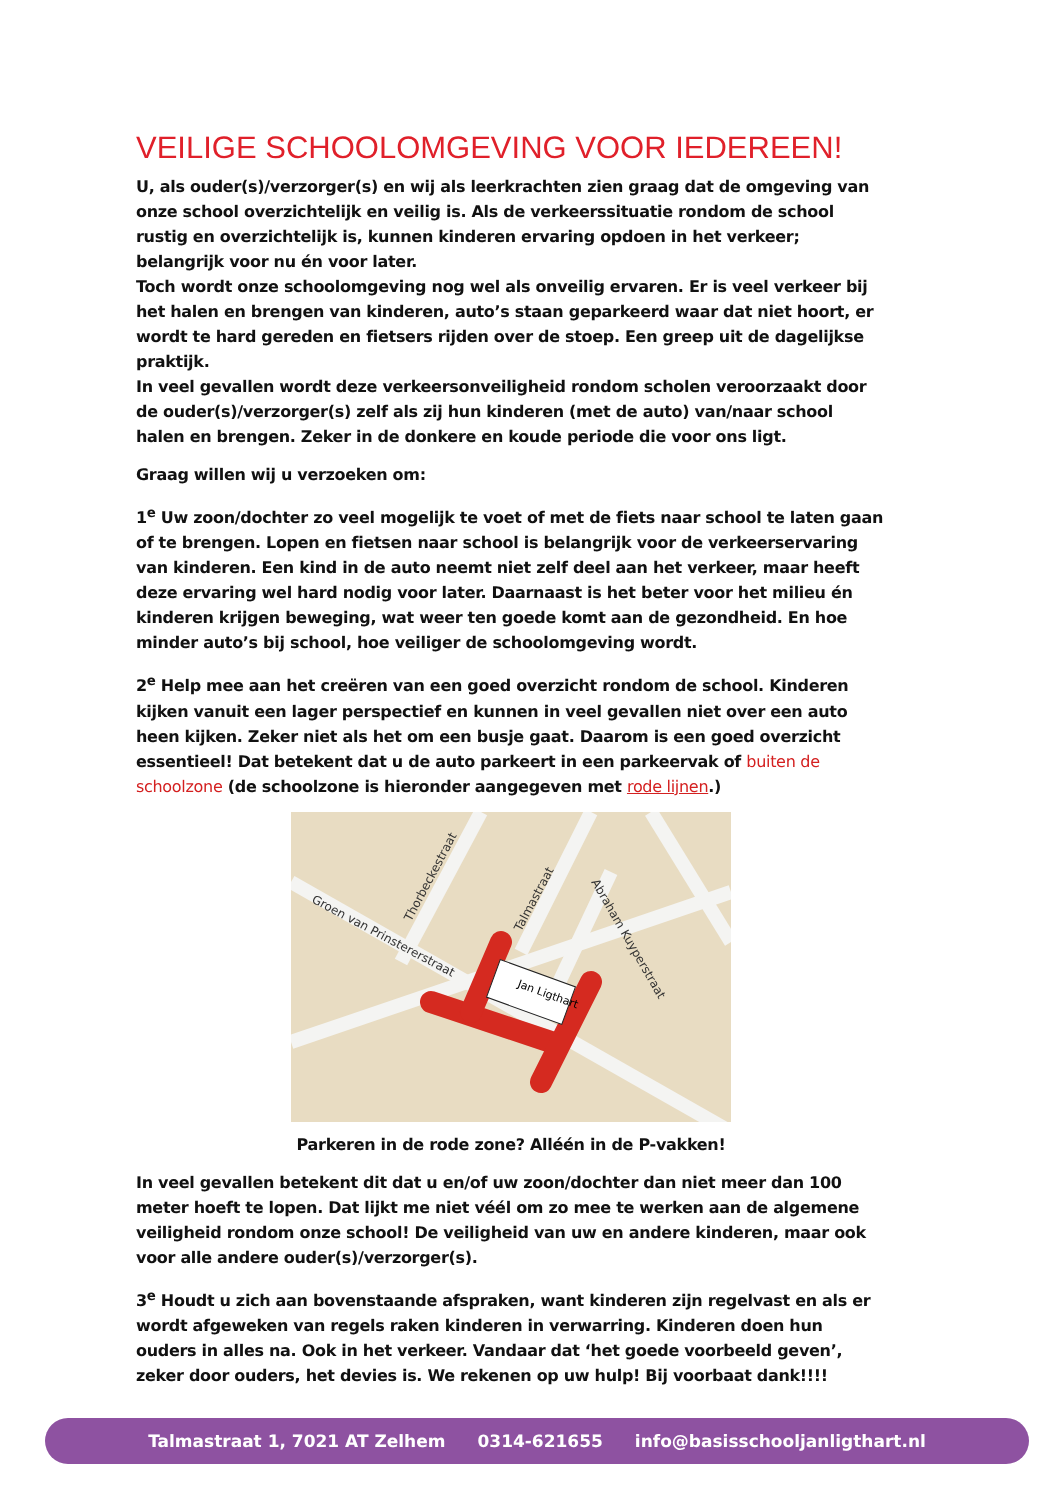VEILIGE SCHOOLOMGEVING VOOR IEDEREEN!
U, als ouder(s)/verzorger(s) en wij als leerkrachten zien graag dat de omgeving van onze school overzichtelijk en veilig is. Als de verkeerssituatie rondom de school rustig en overzichtelijk is, kunnen kinderen ervaring opdoen in het verkeer; belangrijk voor nu én voor later.
Toch wordt onze schoolomgeving nog wel als onveilig ervaren. Er is veel verkeer bij het halen en brengen van kinderen, auto’s staan geparkeerd waar dat niet hoort, er wordt te hard gereden en fietsers rijden over de stoep. Een greep uit de dagelijkse praktijk.
In veel gevallen wordt deze verkeersonveiligheid rondom scholen veroorzaakt door de ouder(s)/verzorger(s) zelf als zij hun kinderen (met de auto) van/naar school halen en brengen. Zeker in de donkere en koude periode die voor ons ligt.
Graag willen wij u verzoeken om:
1<sup>e</sup> Uw zoon/dochter zo veel mogelijk te voet of met de fiets naar school te laten gaan of te brengen. Lopen en fietsen naar school is belangrijk voor de verkeerservaring van kinderen. Een kind in de auto neemt niet zelf deel aan het verkeer, maar heeft deze ervaring wel hard nodig voor later. Daarnaast is het beter voor het milieu én kinderen krijgen beweging, wat weer ten goede komt aan de gezondheid. En hoe minder auto’s bij school, hoe veiliger de schoolomgeving wordt.
2<sup>e</sup> Help mee aan het creëren van een goed overzicht rondom de school. Kinderen kijken vanuit een lager perspectief en kunnen in veel gevallen niet over een auto heen kijken. Zeker niet als het om een busje gaat. Daarom is een goed overzicht essentieel! Dat betekent dat u de auto parkeert in een parkeervak of buiten de schoolzone (de schoolzone is hieronder aangegeven met rode lijnen.)
Jan Ligthart
Groen van Prinstererstraat
Abraham Kuyperstraat
Thorbeckestraat
Talmastraat
Parkeren in de rode zone? Alléén in de P-vakken!
In veel gevallen betekent dit dat u en/of uw zoon/dochter dan niet meer dan 100 meter hoeft te lopen. Dat lijkt me niet véél om zo mee te werken aan de algemene veiligheid rondom onze school! De veiligheid van uw en andere kinderen, maar ook voor alle andere ouder(s)/verzorger(s).
3<sup>e</sup> Houdt u zich aan bovenstaande afspraken, want kinderen zijn regelvast en als er wordt afgeweken van regels raken kinderen in verwarring. Kinderen doen hun ouders in alles na. Ook in het verkeer. Vandaar dat ‘het goede voorbeeld geven’, zeker door ouders, het devies is. We rekenen op uw hulp! Bij voorbaat dank!!!!
Talmastraat 1, 7021 AT Zelhem 0314-621655 info@basisschooljanligthart.nl